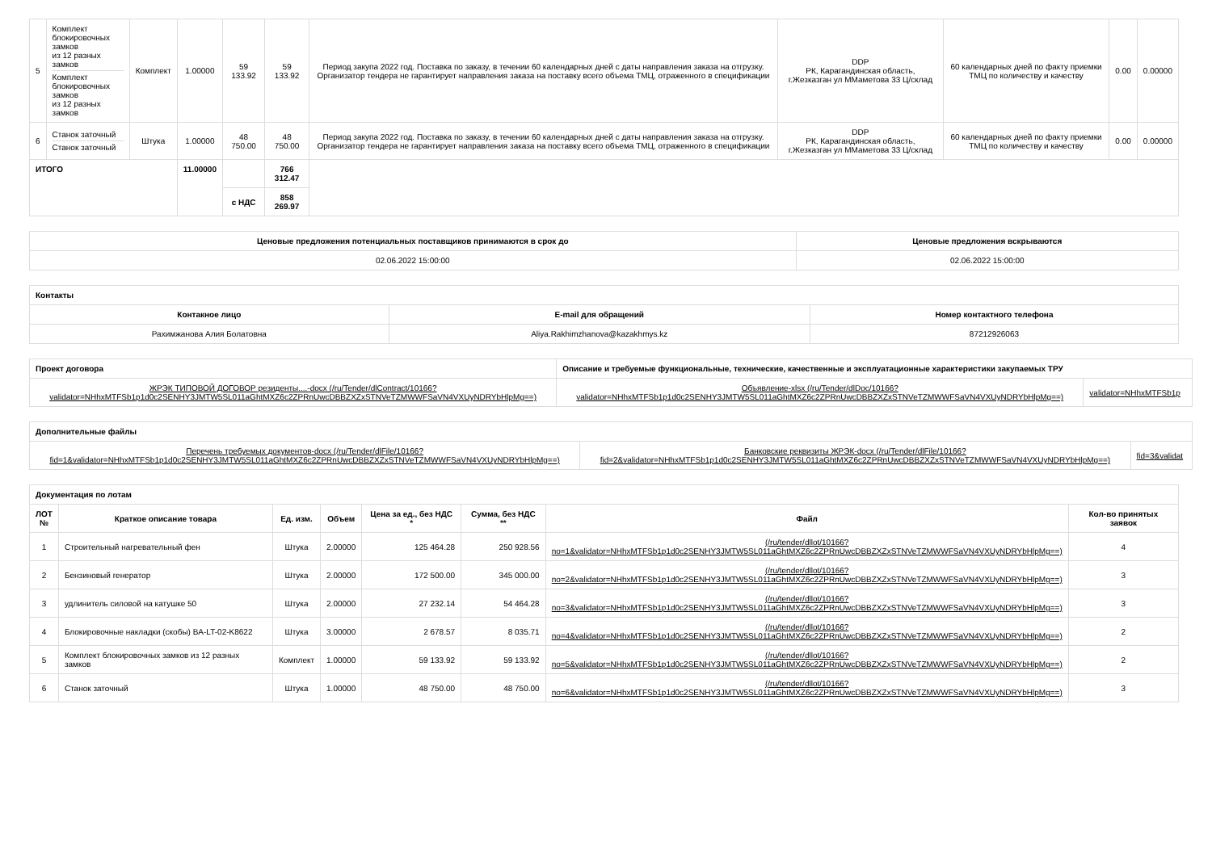| 5 | Комплект блокировочных замков из 12 разных замков Комплект блокировочных замков из 12 разных замков | Комплект | 1.00000 | 59 133.92 | 59 133.92 | Период закупа 2022 год. Поставка по заказу, в течении 60 календарных дней с даты направления заказа на отгрузку. Организатор тендера не гарантирует направления заказа на поставку всего объема ТМЦ, отраженного в спецификации | DDP РК, Карагандинская область, г.Жезказган ул ММаметова 33 Ц/склад | 60 календарных дней по факту приемки ТМЦ по количеству и качеству | 0.00 | 0.00000 |
| 6 | Станок заточный Станок заточный | Штука | 1.00000 | 48 750.00 | 48 750.00 | Период закупа 2022 год. Поставка по заказу, в течении 60 календарных дней с даты направления заказа на отгрузку. Организатор тендера не гарантирует направления заказа на поставку всего объема ТМЦ, отраженного в спецификации | DDP РК, Карагандинская область, г.Жезказган ул ММаметова 33 Ц/склад | 60 календарных дней по факту приемки ТМЦ по количеству и качеству | 0.00 | 0.00000 |
| ИТОГО | | | 11.00000 | | 766 312.47 | | | | | |
| | | | | с НДС | 858 269.97 | | | | | |
| Ценовые предложения потенциальных поставщиков принимаются в срок до | Ценовые предложения вскрываются |
| --- | --- |
| 02.06.2022 15:00:00 | 02.06.2022 15:00:00 |
| Контакты | | |
| Контакное лицо | E-mail для обращений | Номер контактного телефона |
| Рахимжанова Алия Болатовна | Aliya.Rakhimzhanova@kazakhmys.kz | 87212926063 |
| Проект договора | Описание и требуемые функциональные, технические, качественные и эксплуатационные характеристики закупаемых ТРУ | |
| ЖРЭК ТИПОВОЙ ДОГОВОР резиденты....-docx (/ru/Tender/dlContract/10166? validator=NHhxMTFSb1p1d0c2SENHY3JMTW5SL011aGhtMXZ6c2ZPRnUwcDBBZXZxSTNVeTZMWWFSaVN4VXUyNDRYbHlpMg==) | Объявление-xlsx (/ru/Tender/dlDoc/10166? validator=NHhxMTFSb1p1d0c2SENHY3JMTW5SL011aGhtMXZ6c2ZPRnUwcDBBZXZxSTNVeTZMWWFSaVN4VXUyNDRYbHlpMg==) | validator=NHhxMTFSb1p |
| Дополнительные файлы | | |
| Перечень требуемых документов-docx (/ru/Tender/dlFile/10166? fid=1&validator=NHhxMTFSb1p1d0c2SENHY3JMTW5SL011aGhtMXZ6c2ZPRnUwcDBBZXZxSTNVeTZMWWFSaVN4VXUyNDRYbHlpMg==) | Банковские реквизиты ЖРЭК-docx (/ru/Tender/dlFile/10166? fid=2&validator=NHhxMTFSb1p1d0c2SENHY3JMTW5SL011aGhtMXZ6c2ZPRnUwcDBBZXZxSTNVeTZMWWFSaVN4VXUyNDRYbHlpMg==) | fid=3&validat |
| Документация по лотам | | | | | | | |
| ЛОТ № | Краткое описание товара | Ед. изм. | Объем | Цена за ед., без НДС * | Сумма, без НДС ** | Файл | Кол-во принятых заявок |
| 1 | Строительный нагревательный фен | Штука | 2.00000 | 125 464.28 | 250 928.56 | (/ru/tender/dllot/10166? no=1&validator=NHhxMTFSb1p1d0c2SENHY3JMTW5SL011aGhtMXZ6c2ZPRnUwcDBBZXZxSTNVeTZMWWFSaVN4VXUyNDRYbHlpMg==) | 4 |
| 2 | Бензиновый генератор | Штука | 2.00000 | 172 500.00 | 345 000.00 | (/ru/tender/dllot/10166? no=2&validator=NHhxMTFSb1p1d0c2SENHY3JMTW5SL011aGhtMXZ6c2ZPRnUwcDBBZXZxSTNVeTZMWWFSaVN4VXUyNDRYbHlpMg==) | 3 |
| 3 | удлинитель силовой на катушке 50 | Штука | 2.00000 | 27 232.14 | 54 464.28 | (/ru/tender/dllot/10166? no=3&validator=NHhxMTFSb1p1d0c2SENHY3JMTW5SL011aGhtMXZ6c2ZPRnUwcDBBZXZxSTNVeTZMWWFSaVN4VXUyNDRYbHlpMg==) | 3 |
| 4 | Блокировочные накладки (скобы) BA-LT-02-K8622 | Штука | 3.00000 | 2 678.57 | 8 035.71 | (/ru/tender/dllot/10166? no=4&validator=NHhxMTFSb1p1d0c2SENHY3JMTW5SL011aGhtMXZ6c2ZPRnUwcDBBZXZxSTNVeTZMWWFSaVN4VXUyNDRYbHlpMg==) | 2 |
| 5 | Комплект блокировочных замков из 12 разных замков | Комплект | 1.00000 | 59 133.92 | 59 133.92 | (/ru/tender/dllot/10166? no=5&validator=NHhxMTFSb1p1d0c2SENHY3JMTW5SL011aGhtMXZ6c2ZPRnUwcDBBZXZxSTNVeTZMWWFSaVN4VXUyNDRYbHlpMg==) | 2 |
| 6 | Станок заточный | Штука | 1.00000 | 48 750.00 | 48 750.00 | (/ru/tender/dllot/10166? no=6&validator=NHhxMTFSb1p1d0c2SENHY3JMTW5SL011aGhtMXZ6c2ZPRnUwcDBBZXZxSTNVeTZMWWFSaVN4VXUyNDRYbHlpMg==) | 3 |